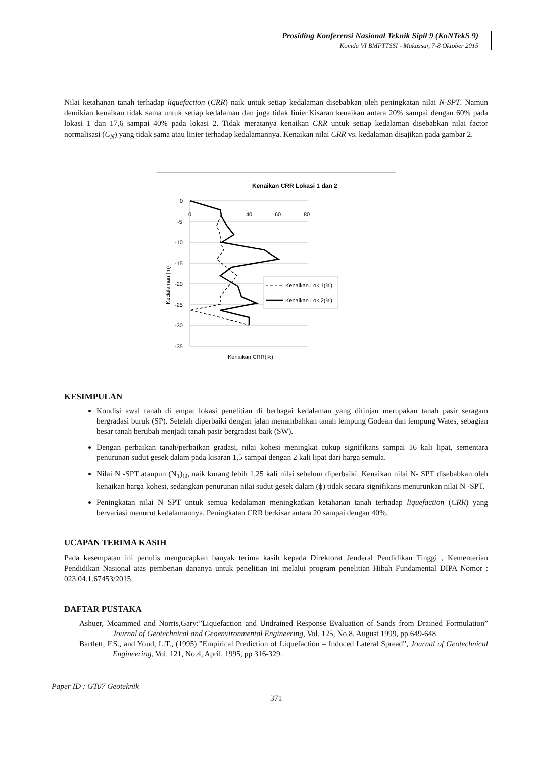Prosiding Konferensi Nasional Teknik Sipil 9 (KoNTekS 9)
Komda VI BMPTTSSI - Makassar, 7-8 Oktober 2015
Nilai ketahanan tanah terhadap liquefaction (CRR) naik untuk setiap kedalaman disebabkan oleh peningkatan nilai N-SPT. Namun demikian kenaikan tidak sama untuk setiap kedalaman dan juga tidak linier.Kisaran kenaikan antara 20% sampai dengan 60% pada lokasi 1 dan 17,6 sampai 40% pada lokasi 2. Tidak meratanya kenaikan CRR untuk setiap kedalaman disebabkan nilai factor normalisasi (C<sub>N</sub>) yang tidak sama atau linier terhadap kedalamannya. Kenaikan nilai CRR vs. kedalaman disajikan pada gambar 2.
Kenaikan CRR Lokasi 1 dan 2
0
-5
-10
-15
-20
-25
-30
-35
0
40
60
80
Kenaikan CRR(%)
Kedalaman (m)
Kenaikan.Lok 1(%)
Kenaikan Lok.2(%)
KESIMPULAN
Kondisi awal tanah di empat lokasi penelitian di berbagai kedalaman yang ditinjau merupakan tanah pasir seragam bergradasi buruk (SP). Setelah diperbaiki dengan jalan menambahkan tanah lempung Godean dan lempung Wates, sebagian besar tanah berubah menjadi tanah pasir bergradasi baik (SW).
Dengan perbaikan tanah/perbaikan gradasi, nilai kohesi meningkat cukup signifikans sampai 16 kali lipat, sementara penurunan sudut gesek dalam pada kisaran 1,5 sampai dengan 2 kali lipat dari harga semula.
Nilai N -SPT ataupun (N<sub>1</sub>)<sub>60</sub> naik kurang lebih 1,25 kali nilai sebelum diperbaiki. Kenaikan nilai N- SPT disebabkan oleh kenaikan harga kohesi, sedangkan penurunan nilai sudut gesek dalam (ϕ) tidak secara signifikans menurunkan nilai N -SPT.
Peningkatan nilai N SPT untuk semua kedalaman meningkatkan ketahanan tanah terhadap liquefaction (CRR) yang bervariasi menurut kedalamannya. Peningkatan CRR berkisar antara 20 sampai dengan 40%.
UCAPAN TERIMA KASIH
Pada kesempatan ini penulis mengucapkan banyak terima kasih kepada Direktorat Jenderal Pendidikan Tinggi , Kementerian Pendidikan Nasional atas pemberian dananya untuk penelitian ini melalui program penelitian Hibah Fundamental DIPA Nomor : 023.04.1.67453/2015.
DAFTAR PUSTAKA
Ashuer, Moammed and Norris,Gary:”Liquefaction and Undrained Response Evaluation of Sands from Drained Formulation” Journal of Geotechnical and Geoenvironmental Engineering, Vol. 125, No.8, August 1999, pp.649-648
Bartlett, F.S., and Youd, L.T., (1995):”Empirical Prediction of Liquefaction – Induced Lateral Spread”, Journal of Geotechnical Engineering, Vol. 121, No.4, April, 1995, pp 316-329.
Paper ID : GT07 Geoteknik
371